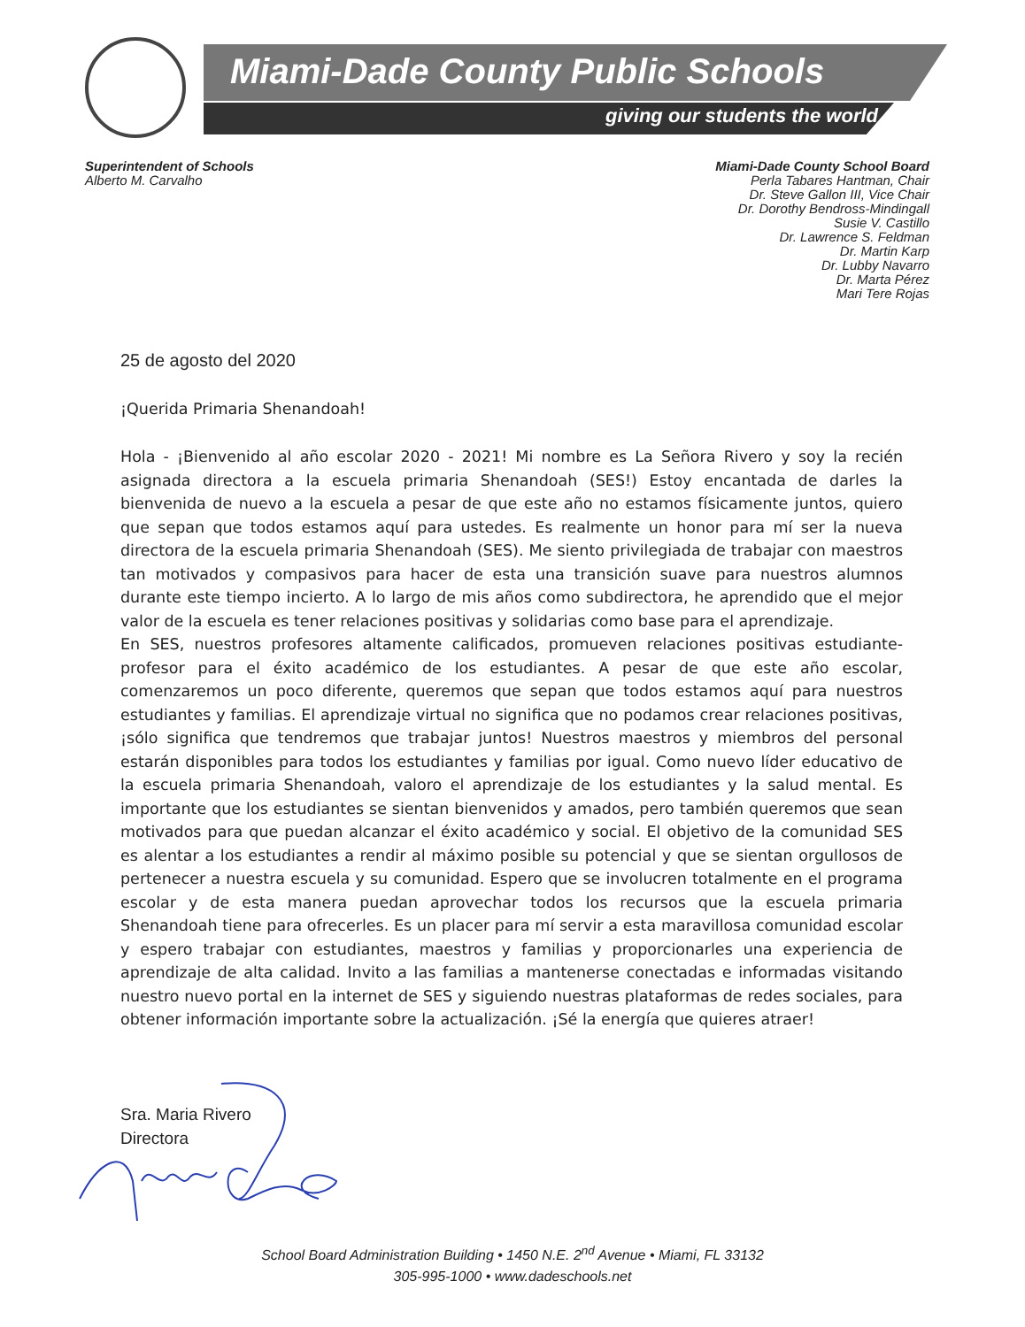Miami-Dade County Public Schools
giving our students the world
Superintendent of Schools
Alberto M. Carvalho
Miami-Dade County School Board
Perla Tabares Hantman, Chair
Dr. Steve Gallon III, Vice Chair
Dr. Dorothy Bendross-Mindingall
Susie V. Castillo
Dr. Lawrence S. Feldman
Dr. Martin Karp
Dr. Lubby Navarro
Dr. Marta Pérez
Mari Tere Rojas
25 de agosto del 2020
¡Querida Primaria Shenandoah!
Hola - ¡Bienvenido al año escolar 2020 - 2021! Mi nombre es La Señora Rivero y soy la recién asignada directora a la escuela primaria Shenandoah (SES!) Estoy encantada de darles la bienvenida de nuevo a la escuela a pesar de que este año no estamos físicamente juntos, quiero que sepan que todos estamos aquí para ustedes. Es realmente un honor para mí ser la nueva directora de la escuela primaria Shenandoah (SES). Me siento privilegiada de trabajar con maestros tan motivados y compasivos para hacer de esta una transición suave para nuestros alumnos durante este tiempo incierto. A lo largo de mis años como subdirectora, he aprendido que el mejor valor de la escuela es tener relaciones positivas y solidarias como base para el aprendizaje.
En SES, nuestros profesores altamente calificados, promueven relaciones positivas estudiante-profesor para el éxito académico de los estudiantes. A pesar de que este año escolar, comenzaremos un poco diferente, queremos que sepan que todos estamos aquí para nuestros estudiantes y familias. El aprendizaje virtual no significa que no podamos crear relaciones positivas, ¡sólo significa que tendremos que trabajar juntos! Nuestros maestros y miembros del personal estarán disponibles para todos los estudiantes y familias por igual. Como nuevo líder educativo de la escuela primaria Shenandoah, valoro el aprendizaje de los estudiantes y la salud mental. Es importante que los estudiantes se sientan bienvenidos y amados, pero también queremos que sean motivados para que puedan alcanzar el éxito académico y social. El objetivo de la comunidad SES es alentar a los estudiantes a rendir al máximo posible su potencial y que se sientan orgullosos de pertenecer a nuestra escuela y su comunidad. Espero que se involucren totalmente en el programa escolar y de esta manera puedan aprovechar todos los recursos que la escuela primaria Shenandoah tiene para ofrecerles. Es un placer para mí servir a esta maravillosa comunidad escolar y espero trabajar con estudiantes, maestros y familias y proporcionarles una experiencia de aprendizaje de alta calidad. Invito a las familias a mantenerse conectadas e informadas visitando nuestro nuevo portal en la internet de SES y siguiendo nuestras plataformas de redes sociales, para obtener información importante sobre la actualización. ¡Sé la energía que quieres atraer!
Sra. Maria Rivero
Directora
School Board Administration Building • 1450 N.E. 2<sup>nd</sup> Avenue • Miami, FL 33132
305-995-1000 • www.dadeschools.net